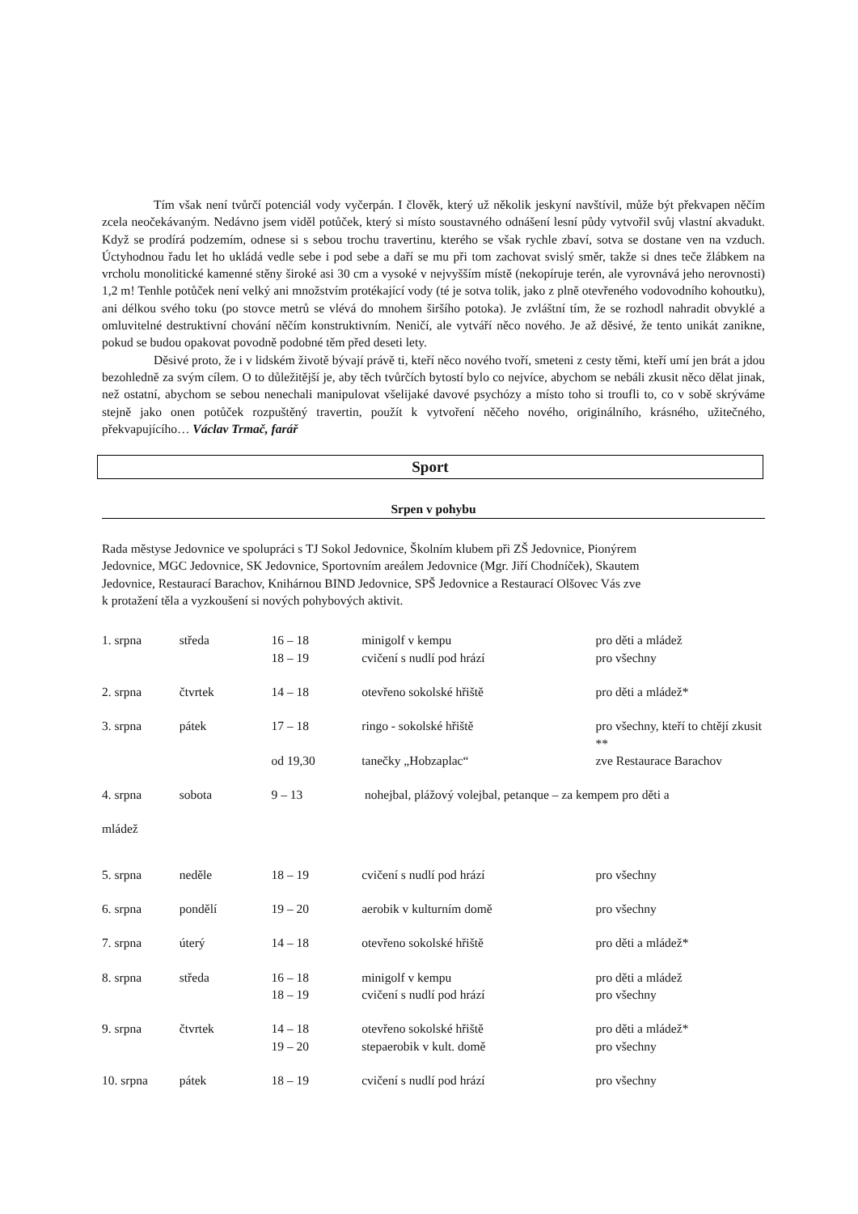Tím však není tvůrčí potenciál vody vyčerpán. I člověk, který už několik jeskyní navštívil, může být překvapen něčím zcela neočekávaným. Nedávno jsem viděl potůček, který si místo soustavného odnášení lesní půdy vytvořil svůj vlastní akvadukt. Když se prodírá podzemím, odnese si s sebou trochu travertinu, kterého se však rychle zbaví, sotva se dostane ven na vzduch. Úctyhodnou řadu let ho ukládá vedle sebe i pod sebe a daří se mu při tom zachovat svislý směr, takže si dnes teče žlábkem na vrcholu monolitické kamenné stěny široké asi 30 cm a vysoké v nejvyšším místě (nekopíruje terén, ale vyrovnává jeho nerovnosti) 1,2 m! Tenhle potůček není velký ani množstvím protékající vody (té je sotva tolik, jako z plně otevřeného vodovodního kohoutku), ani délkou svého toku (po stovce metrů se vlévá do mnohem širšího potoka). Je zvláštní tím, že se rozhodl nahradit obvyklé a omluvitelné destruktivní chování něčím konstruktivním. Neničí, ale vytváří něco nového. Je až děsivé, že tento unikát zanikne, pokud se budou opakovat povodně podobné těm před deseti lety.
Děsivé proto, že i v lidském životě bývají právě ti, kteří něco nového tvoří, smeteni z cesty těmi, kteří umí jen brát a jdou bezohledně za svým cílem. O to důležitější je, aby těch tvůrčích bytostí bylo co nejvíce, abychom se nebáli zkusit něco dělat jinak, než ostatní, abychom se sebou nenechali manipulovat všelijaké davové psychózy a místo toho si troufli to, co v sobě skrýváme stejně jako onen potůček rozpuštěný travertin, použít k vytvoření něčeho nového, originálního, krásného, užitečného, překvapujícího… Václav Trmač, farář
Sport
Srpen v pohybu
Rada městyse Jedovnice ve spolupráci s TJ Sokol Jedovnice, Školním klubem při ZŠ Jedovnice, Pionýrem
Jedovnice, MGC Jedovnice, SK Jedovnice, Sportovním areálem Jedovnice (Mgr. Jiří Chodníček), Skautem
Jedovnice, Restaurací Barachov, Knihárnou BIND Jedovnice, SPŠ Jedovnice a Restaurací Olšovec Vás zve
k protažení těla a vyzkoušení si nových pohybových aktivit.
| 1. srpna | středa | 16 – 18 18 – 19 | minigolf v kempu cvičení s nudlí pod hrází | pro děti a mládež pro všechny |
| 2. srpna | čtvrtek | 14 – 18 | otevřeno sokolské hřiště | pro děti a mládež* |
| 3. srpna | pátek | 17 – 18 | ringo - sokolské hřiště | pro všechny, kteří to chtějí zkusit ** |
| | | od 19,30 | tanečky „Hobzaplac“ | zve Restaurace Barachov |
| 4. srpna | sobota | 9 – 13 | nohejbal, plážový volejbal, petanque – za kempem pro děti a | |
| mládež | | | | |
| 5. srpna | neděle | 18 – 19 | cvičení s nudlí pod hrází | pro všechny |
| 6. srpna | pondělí | 19 – 20 | aerobik v kulturním domě | pro všechny |
| 7. srpna | úterý | 14 – 18 | otevřeno sokolské hřiště | pro děti a mládež* |
| 8. srpna | středa | 16 – 18 18 – 19 | minigolf v kempu cvičení s nudlí pod hrází | pro děti a mládež pro všechny |
| 9. srpna | čtvrtek | 14 – 18 19 – 20 | otevřeno sokolské hřiště stepaerobik v kult. domě | pro děti a mládež* pro všechny |
| 10. srpna | pátek | 18 – 19 | cvičení s nudlí pod hrází | pro všechny |